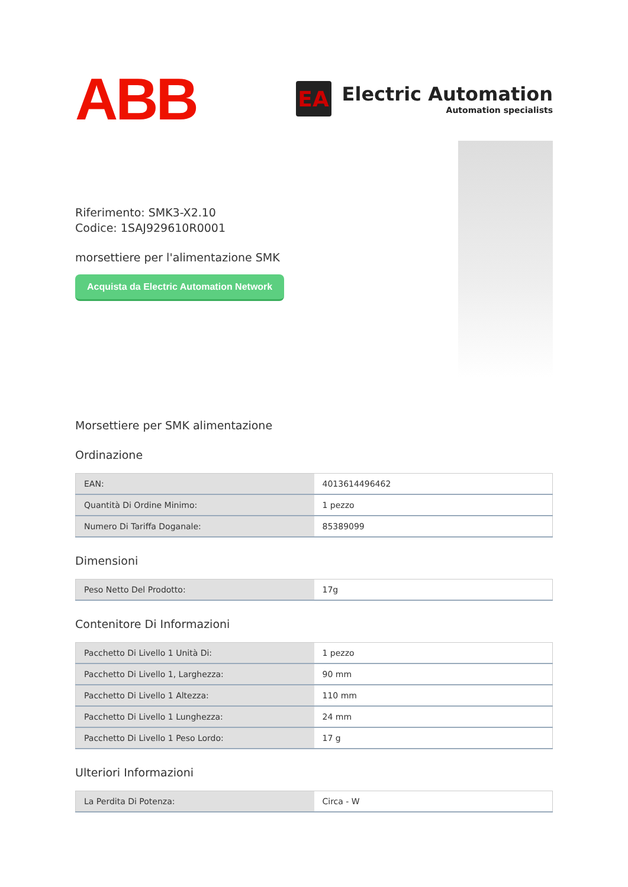ABB
EA
Electric Automation
Automation specialists
Riferimento: SMK3-X2.10
Codice: 1SAJ929610R0001
morsettiere per l'alimentazione SMK
Acquista da Electric Automation Network
Morsettiere per SMK alimentazione
Ordinazione
| EAN: | 4013614496462 |
| Quantità Di Ordine Minimo: | 1 pezzo |
| Numero Di Tariffa Doganale: | 85389099 |
Dimensioni
| Peso Netto Del Prodotto: | 17g |
Contenitore Di Informazioni
| Pacchetto Di Livello 1 Unità Di: | 1 pezzo |
| Pacchetto Di Livello 1, Larghezza: | 90 mm |
| Pacchetto Di Livello 1 Altezza: | 110 mm |
| Pacchetto Di Livello 1 Lunghezza: | 24 mm |
| Pacchetto Di Livello 1 Peso Lordo: | 17 g |
Ulteriori Informazioni
| La Perdita Di Potenza: | Circa - W |